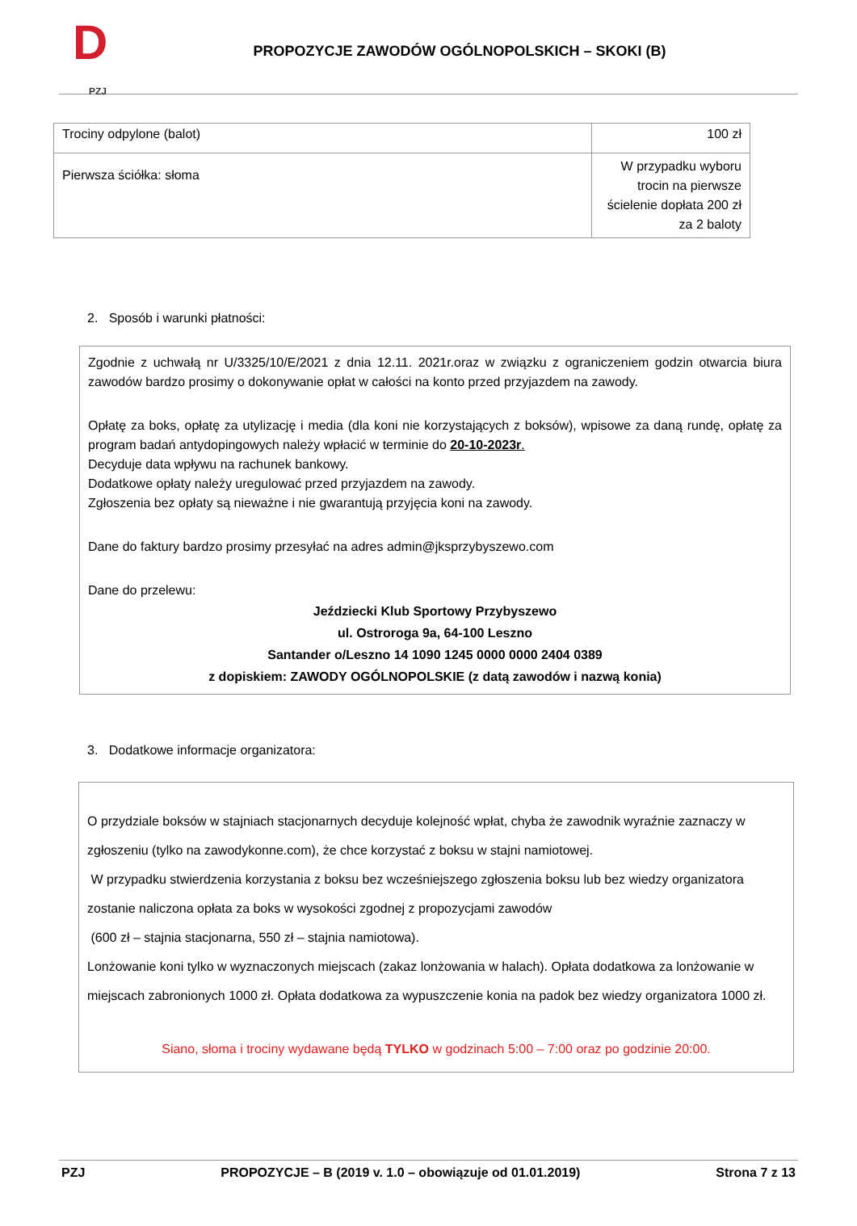D
PZJ
PROPOZYCJE ZAWODÓW OGÓLNOPOLSKICH – SKOKI (B)
| Trociny odpylone (balot) | 100 zł |
| Pierwsza ściółka: słoma | W przypadku wyboru trocin na pierwsze ścielenie dopłata 200 zł za 2 baloty |
2. Sposób i warunki płatności:
Zgodnie z uchwałą nr U/3325/10/E/2021 z dnia 12.11. 2021r.oraz w związku z ograniczeniem godzin otwarcia biura zawodów bardzo prosimy o dokonywanie opłat w całości na konto przed przyjazdem na zawody.
Opłatę za boks, opłatę za utylizację i media (dla koni nie korzystających z boksów), wpisowe za daną rundę, opłatę za program badań antydopingowych należy wpłacić w terminie do 20-10-2023r.
Decyduje data wpływu na rachunek bankowy.
Dodatkowe opłaty należy uregulować przed przyjazdem na zawody.
Zgłoszenia bez opłaty są nieważne i nie gwarantują przyjęcia koni na zawody.
Dane do faktury bardzo prosimy przesyłać na adres admin@jksprzybyszewo.com
Dane do przelewu:
Jeździecki Klub Sportowy Przybyszewo
ul. Ostroroga 9a, 64-100 Leszno
Santander o/Leszno 14 1090 1245 0000 0000 2404 0389
z dopiskiem: ZAWODY OGÓLNOPOLSKIE (z datą zawodów i nazwą konia)
3. Dodatkowe informacje organizatora:
O przydziale boksów w stajniach stacjonarnych decyduje kolejność wpłat, chyba że zawodnik wyraźnie zaznaczy w zgłoszeniu (tylko na zawodykonne.com), że chce korzystać z boksu w stajni namiotowej.
W przypadku stwierdzenia korzystania z boksu bez wcześniejszego zgłoszenia boksu lub bez wiedzy organizatora zostanie naliczona opłata za boks w wysokości zgodnej z propozycjami zawodów
(600 zł – stajnia stacjonarna, 550 zł – stajnia namiotowa).
Lonżowanie koni tylko w wyznaczonych miejscach (zakaz lonżowania w halach). Opłata dodatkowa za lonżowanie w miejscach zabronionych 1000 zł. Opłata dodatkowa za wypuszczenie konia na padok bez wiedzy organizatora 1000 zł.
Siano, słoma i trociny wydawane będą TYLKO w godzinach 5:00 – 7:00 oraz po godzinie 20:00.
PZJ PROPOZYCJE – B (2019 v. 1.0 – obowiązuje od 01.01.2019) Strona 7 z 13